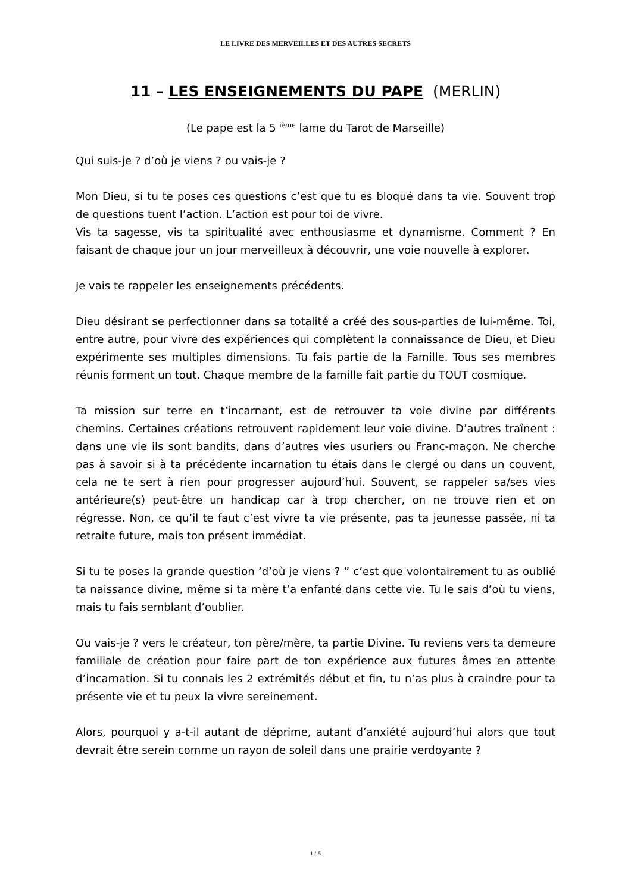LE LIVRE DES MERVEILLES ET DES AUTRES SECRETS
11 – LES ENSEIGNEMENTS DU PAPE (MERLIN)
(Le pape est la 5 <sup>ième</sup> lame du Tarot de Marseille)
Qui suis-je ? d’où je viens ? ou vais-je ?
Mon Dieu, si tu te poses ces questions c’est que tu es bloqué dans ta vie. Souvent trop de questions tuent l’action. L’action est pour toi de vivre.
Vis ta sagesse, vis ta spiritualité avec enthousiasme et dynamisme. Comment ? En faisant de chaque jour un jour merveilleux à découvrir, une voie nouvelle à explorer.
Je vais te rappeler les enseignements précédents.
Dieu désirant se perfectionner dans sa totalité a créé des sous-parties de lui-même. Toi, entre autre, pour vivre des expériences qui complètent la connaissance de Dieu, et Dieu expérimente ses multiples dimensions. Tu fais partie de la Famille. Tous ses membres réunis forment un tout. Chaque membre de la famille fait partie du TOUT cosmique.
Ta mission sur terre en t’incarnant, est de retrouver ta voie divine par différents chemins. Certaines créations retrouvent rapidement leur voie divine. D’autres traînent : dans une vie ils sont bandits, dans d’autres vies usuriers ou Franc-maçon. Ne cherche pas à savoir si à ta précédente incarnation tu étais dans le clergé ou dans un couvent, cela ne te sert à rien pour progresser aujourd’hui. Souvent, se rappeler sa/ses vies antérieure(s) peut-être un handicap car à trop chercher, on ne trouve rien et on régresse. Non, ce qu’il te faut c’est vivre ta vie présente, pas ta jeunesse passée, ni ta retraite future, mais ton présent immédiat.
Si tu te poses la grande question ‘d’où je viens ? ” c’est que volontairement tu as oublié ta naissance divine, même si ta mère t’a enfanté dans cette vie. Tu le sais d’où tu viens, mais tu fais semblant d’oublier.
Ou vais-je ? vers le créateur, ton père/mère, ta partie Divine. Tu reviens vers ta demeure familiale de création pour faire part de ton expérience aux futures âmes en attente d’incarnation. Si tu connais les 2 extrémités début et fin, tu n’as plus à craindre pour ta présente vie et tu peux la vivre sereinement.
Alors, pourquoi y a-t-il autant de déprime, autant d’anxiété aujourd’hui alors que tout devrait être serein comme un rayon de soleil dans une prairie verdoyante ?
1 / 5